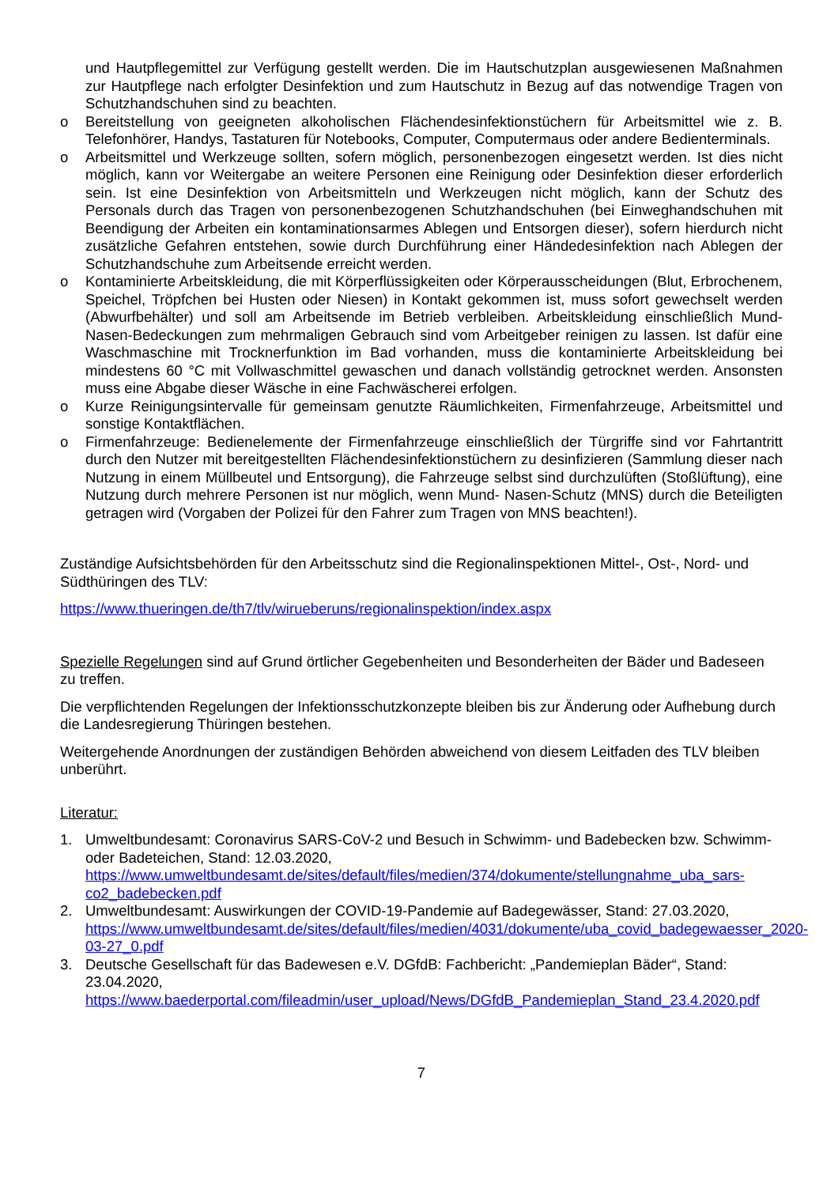und Hautpflegemittel zur Verfügung gestellt werden. Die im Hautschutzplan ausgewiesenen Maßnahmen zur Hautpflege nach erfolgter Desinfektion und zum Hautschutz in Bezug auf das notwendige Tragen von Schutzhandschuhen sind zu beachten.
o Bereitstellung von geeigneten alkoholischen Flächendesinfektionstüchern für Arbeitsmittel wie z. B. Telefonhörer, Handys, Tastaturen für Notebooks, Computer, Computermaus oder andere Bedienterminals.
o Arbeitsmittel und Werkzeuge sollten, sofern möglich, personenbezogen eingesetzt werden. Ist dies nicht möglich, kann vor Weitergabe an weitere Personen eine Reinigung oder Desinfektion dieser erforderlich sein. Ist eine Desinfektion von Arbeitsmitteln und Werkzeugen nicht möglich, kann der Schutz des Personals durch das Tragen von personenbezogenen Schutzhandschuhen (bei Einweghandschuhen mit Beendigung der Arbeiten ein kontaminationsarmes Ablegen und Entsorgen dieser), sofern hierdurch nicht zusätzliche Gefahren entstehen, sowie durch Durchführung einer Händedesinfektion nach Ablegen der Schutzhandschuhe zum Arbeitsende erreicht werden.
o Kontaminierte Arbeitskleidung, die mit Körperflüssigkeiten oder Körperausscheidungen (Blut, Erbrochenem, Speichel, Tröpfchen bei Husten oder Niesen) in Kontakt gekommen ist, muss sofort gewechselt werden (Abwurfbehälter) und soll am Arbeitsende im Betrieb verbleiben. Arbeitskleidung einschließlich Mund-Nasen-Bedeckungen zum mehrmaligen Gebrauch sind vom Arbeitgeber reinigen zu lassen. Ist dafür eine Waschmaschine mit Trocknerfunktion im Bad vorhanden, muss die kontaminierte Arbeitskleidung bei mindestens 60 °C mit Vollwaschmittel gewaschen und danach vollständig getrocknet werden. Ansonsten muss eine Abgabe dieser Wäsche in eine Fachwäscherei erfolgen.
o Kurze Reinigungsintervalle für gemeinsam genutzte Räumlichkeiten, Firmenfahrzeuge, Arbeitsmittel und sonstige Kontaktflächen.
o Firmenfahrzeuge: Bedienelemente der Firmenfahrzeuge einschließlich der Türgriffe sind vor Fahrtantritt durch den Nutzer mit bereitgestellten Flächendesinfektionstüchern zu desinfizieren (Sammlung dieser nach Nutzung in einem Müllbeutel und Entsorgung), die Fahrzeuge selbst sind durchzulüften (Stoßlüftung), eine Nutzung durch mehrere Personen ist nur möglich, wenn Mund- Nasen-Schutz (MNS) durch die Beteiligten getragen wird (Vorgaben der Polizei für den Fahrer zum Tragen von MNS beachten!).
Zuständige Aufsichtsbehörden für den Arbeitsschutz sind die Regionalinspektionen Mittel-, Ost-, Nord- und Südthüringen des TLV:
https://www.thueringen.de/th7/tlv/wirueberuns/regionalinspektion/index.aspx
Spezielle Regelungen sind auf Grund örtlicher Gegebenheiten und Besonderheiten der Bäder und Badeseen zu treffen.
Die verpflichtenden Regelungen der Infektionsschutzkonzepte bleiben bis zur Änderung oder Aufhebung durch die Landesregierung Thüringen bestehen.
Weitergehende Anordnungen der zuständigen Behörden abweichend von diesem Leitfaden des TLV bleiben unberührt.
Literatur:
1. Umweltbundesamt: Coronavirus SARS-CoV-2 und Besuch in Schwimm- und Badebecken bzw. Schwimm- oder Badeteichen, Stand: 12.03.2020,
https://www.umweltbundesamt.de/sites/default/files/medien/374/dokumente/stellungnahme_uba_sars-co2_badebecken.pdf
2. Umweltbundesamt: Auswirkungen der COVID-19-Pandemie auf Badegewässer, Stand: 27.03.2020, https://www.umweltbundesamt.de/sites/default/files/medien/4031/dokumente/uba_covid_badegewaesser_2020-03-27_0.pdf
3. Deutsche Gesellschaft für das Badewesen e.V. DGfdB: Fachbericht: „Pandemieplan Bäder“, Stand: 23.04.2020,
https://www.baederportal.com/fileadmin/user_upload/News/DGfdB_Pandemieplan_Stand_23.4.2020.pdf
7